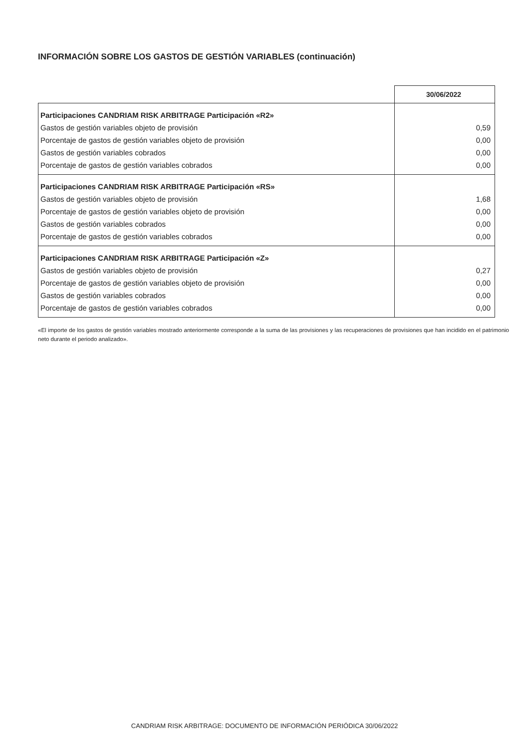INFORMACIÓN SOBRE LOS GASTOS DE GESTIÓN VARIABLES (continuación)
| | 30/06/2022 |
| Participaciones CANDRIAM RISK ARBITRAGE Participación «R2» | |
| Gastos de gestión variables objeto de provisión | 0,59 |
| Porcentaje de gastos de gestión variables objeto de provisión | 0,00 |
| Gastos de gestión variables cobrados | 0,00 |
| Porcentaje de gastos de gestión variables cobrados | 0,00 |
| Participaciones CANDRIAM RISK ARBITRAGE Participación «RS» | |
| Gastos de gestión variables objeto de provisión | 1,68 |
| Porcentaje de gastos de gestión variables objeto de provisión | 0,00 |
| Gastos de gestión variables cobrados | 0,00 |
| Porcentaje de gastos de gestión variables cobrados | 0,00 |
| Participaciones CANDRIAM RISK ARBITRAGE Participación «Z» | |
| Gastos de gestión variables objeto de provisión | 0,27 |
| Porcentaje de gastos de gestión variables objeto de provisión | 0,00 |
| Gastos de gestión variables cobrados | 0,00 |
| Porcentaje de gastos de gestión variables cobrados | 0,00 |
«El importe de los gastos de gestión variables mostrado anteriormente corresponde a la suma de las provisiones y las recuperaciones de provisiones que han incidido en el patrimonio neto durante el periodo analizado».
CANDRIAM RISK ARBITRAGE: DOCUMENTO DE INFORMACIÓN PERIÓDICA 30/06/2022